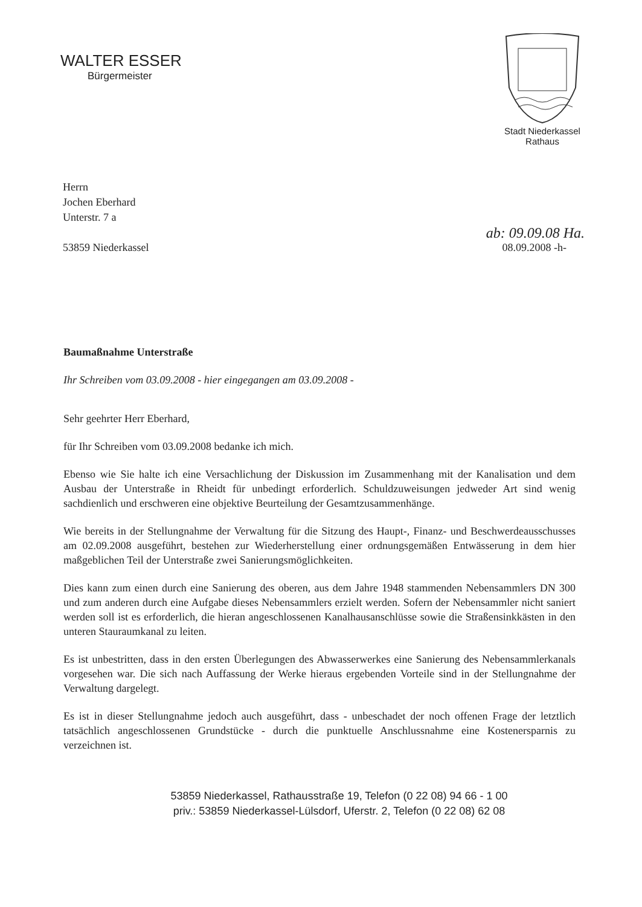WALTER ESSER
Bürgermeister
Stadt Niederkassel
Rathaus
Herrn
Jochen Eberhard
Unterstr. 7 a
ab: 09.09.08 Ha.
53859 Niederkassel 08.09.2008 -h-
Baumaßnahme Unterstraße
Ihr Schreiben vom 03.09.2008 - hier eingegangen am 03.09.2008 -
Sehr geehrter Herr Eberhard,
für Ihr Schreiben vom 03.09.2008 bedanke ich mich.
Ebenso wie Sie halte ich eine Versachlichung der Diskussion im Zusammenhang mit der Kanalisation und dem Ausbau der Unterstraße in Rheidt für unbedingt erforderlich. Schuldzuweisungen jedweder Art sind wenig sachdienlich und erschweren eine objektive Beurteilung der Gesamtzusammenhänge.
Wie bereits in der Stellungnahme der Verwaltung für die Sitzung des Haupt-, Finanz- und Beschwerdeausschusses am 02.09.2008 ausgeführt, bestehen zur Wiederherstellung einer ordnungsgemäßen Entwässerung in dem hier maßgeblichen Teil der Unterstraße zwei Sanierungsmöglichkeiten.
Dies kann zum einen durch eine Sanierung des oberen, aus dem Jahre 1948 stammenden Nebensammlers DN 300 und zum anderen durch eine Aufgabe dieses Nebensammlers erzielt werden. Sofern der Nebensammler nicht saniert werden soll ist es erforderlich, die hieran angeschlossenen Kanalhausanschlüsse sowie die Straßensinkkästen in den unteren Stauraumkanal zu leiten.
Es ist unbestritten, dass in den ersten Überlegungen des Abwasserwerkes eine Sanierung des Nebensammlerkanals vorgesehen war. Die sich nach Auffassung der Werke hieraus ergebenden Vorteile sind in der Stellungnahme der Verwaltung dargelegt.
Es ist in dieser Stellungnahme jedoch auch ausgeführt, dass - unbeschadet der noch offenen Frage der letztlich tatsächlich angeschlossenen Grundstücke - durch die punktuelle Anschlussnahme eine Kostenersparnis zu verzeichnen ist.
53859 Niederkassel, Rathausstraße 19, Telefon (0 22 08) 94 66 - 1 00
priv.: 53859 Niederkassel-Lülsdorf, Uferstr. 2, Telefon (0 22 08) 62 08